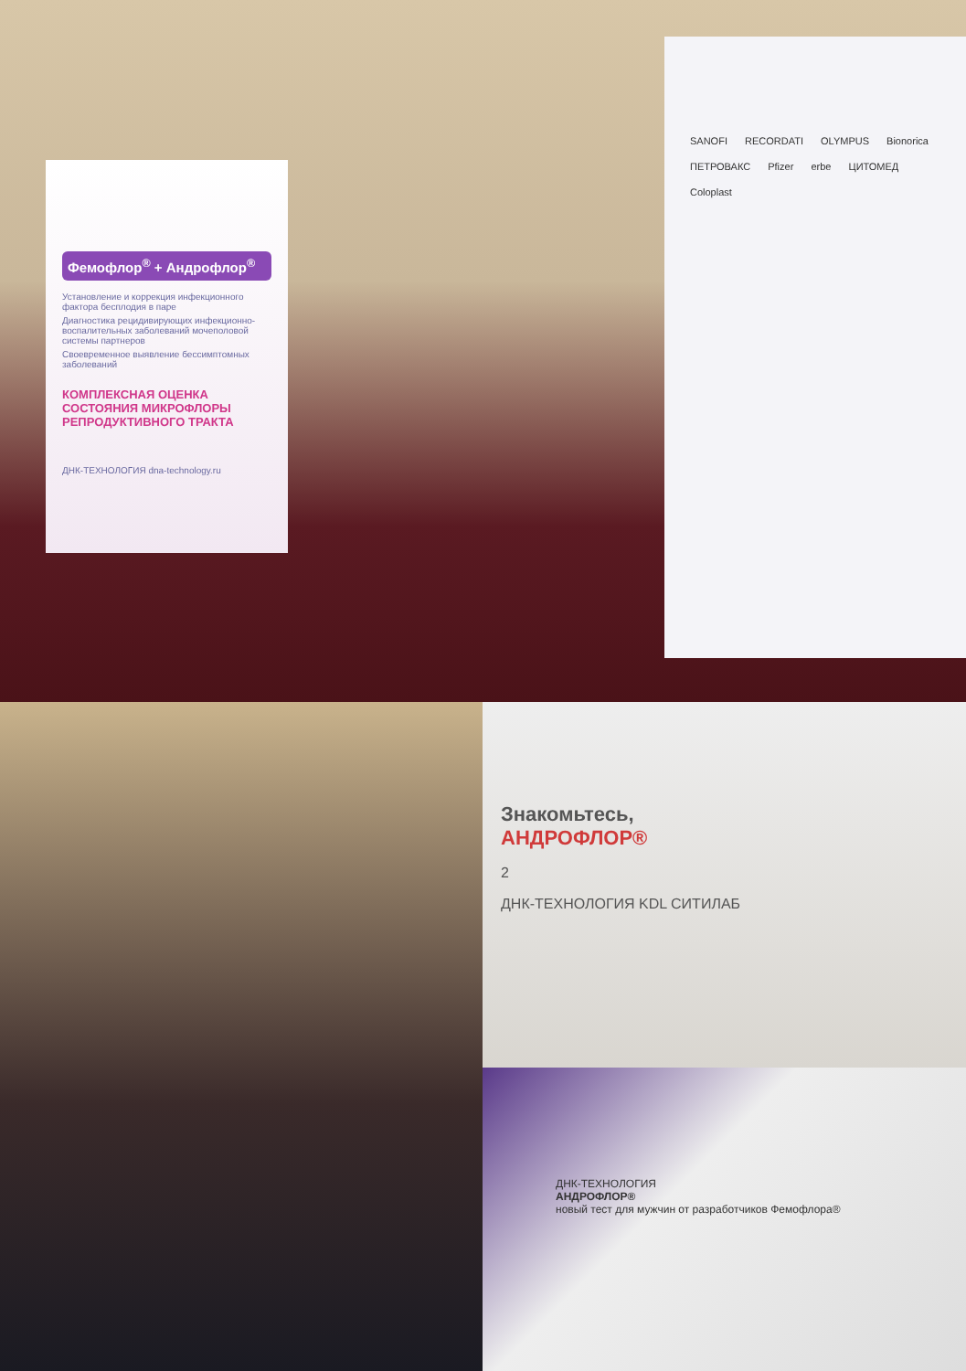Фемофлор<sup>®</sup> + Андрофлор<sup>®</sup>
Установление и коррекция инфекционного фактора бесплодия в паре
Диагностика рецидивирующих инфекционно-воспалительных заболеваний мочеполовой системы партнеров
Своевременное выявление бессимптомных заболеваний
КОМПЛЕКСНАЯ ОЦЕНКА СОСТОЯНИЯ МИКРОФЛОРЫ РЕПРОДУКТИВНОГО ТРАКТА
ДНК-ТЕХНОЛОГИЯ dna-technology.ru
SANOFI RECORDATI OLYMPUS Bionorica ПЕТРОВАКС Pfizer erbe ЦИТОМЕД Coloplast
Знакомьтесь,
АНДРОФЛОР®
2
ДНК-ТЕХНОЛОГИЯ KDL СИТИЛАБ
ДНК-ТЕХНОЛОГИЯ
АНДРОФЛОР®
новый тест для мужчин от разработчиков Фемофлора®